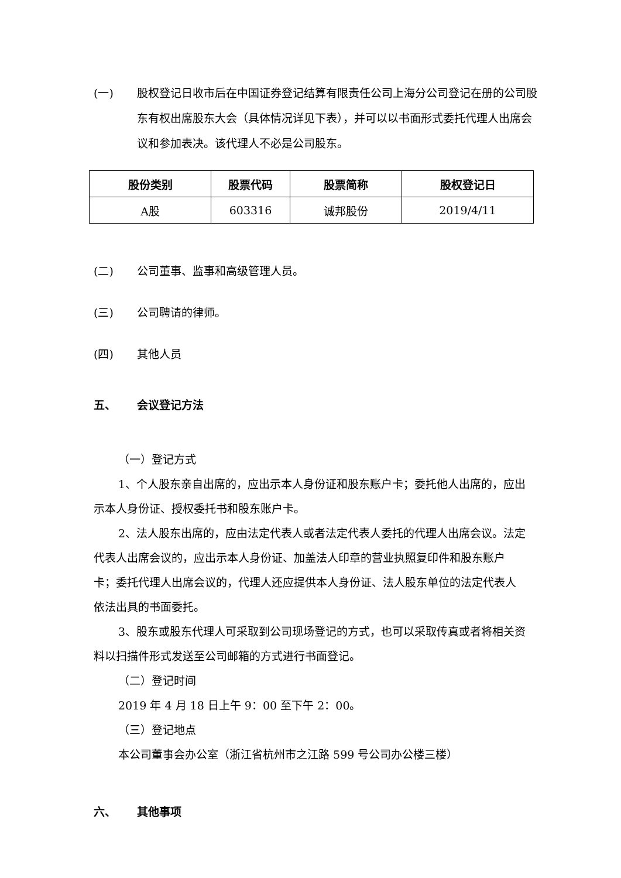(一) 股权登记日收市后在中国证券登记结算有限责任公司上海分公司登记在册的公司股东有权出席股东大会（具体情况详见下表），并可以以书面形式委托代理人出席会议和参加表决。该代理人不必是公司股东。
| 股份类别 | 股票代码 | 股票简称 | 股权登记日 |
| --- | --- | --- | --- |
| A股 | 603316 | 诚邦股份 | 2019/4/11 |
(二) 公司董事、监事和高级管理人员。
(三) 公司聘请的律师。
(四) 其他人员
五、 会议登记方法
（一）登记方式
1、个人股东亲自出席的，应出示本人身份证和股东账户卡；委托他人出席的，应出示本人身份证、授权委托书和股东账户卡。
2、法人股东出席的，应由法定代表人或者法定代表人委托的代理人出席会议。法定代表人出席会议的，应出示本人身份证、加盖法人印章的营业执照复印件和股东账户卡；委托代理人出席会议的，代理人还应提供本人身份证、法人股东单位的法定代表人依法出具的书面委托。
3、股东或股东代理人可采取到公司现场登记的方式，也可以采取传真或者将相关资料以扫描件形式发送至公司邮箱的方式进行书面登记。
（二）登记时间
2019 年 4 月 18 日上午 9：00 至下午 2：00。
（三）登记地点
本公司董事会办公室（浙江省杭州市之江路 599 号公司办公楼三楼）
六、 其他事项